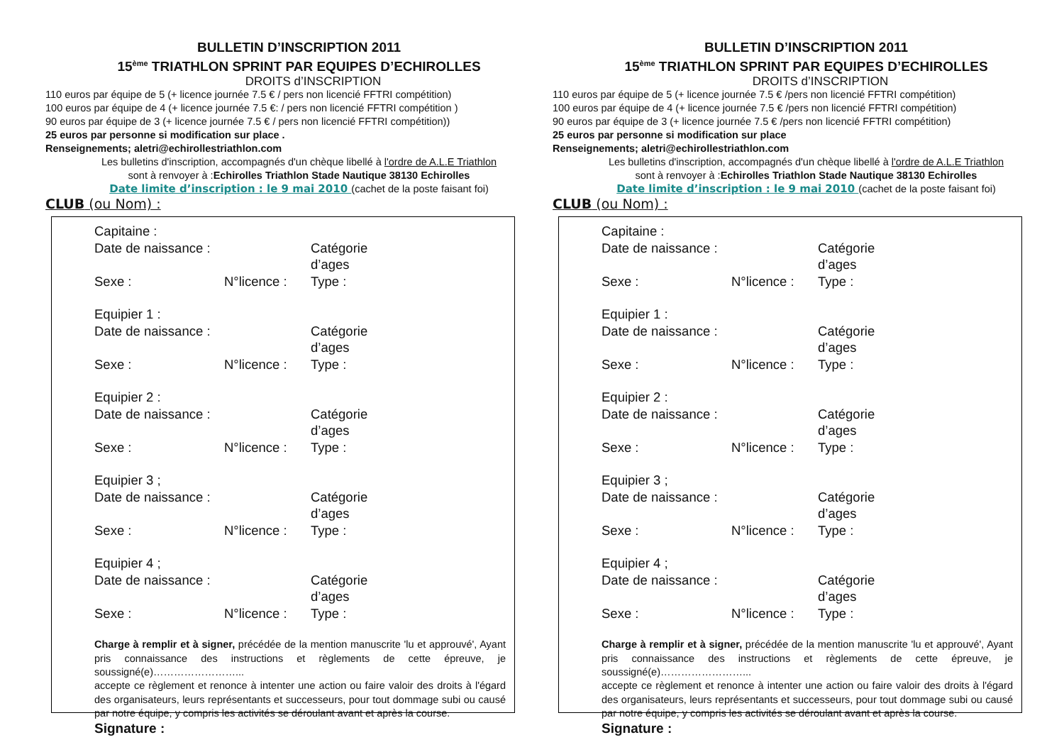BULLETIN D’INSCRIPTION 2011
15<sup>ème</sup> TRIATHLON SPRINT PAR EQUIPES D’ECHIROLLES
DROITS d’INSCRIPTION
110 euros par équipe de 5 (+ licence journée 7.5 € / pers non licencié FFTRI compétition)
100 euros par équipe de 4 (+ licence journée 7.5 €: / pers non licencié FFTRI compétition )
90 euros par équipe de 3 (+ licence journée 7.5 € / pers non licencié FFTRI compétition))
25 euros par personne si modification sur place .
Renseignements; aletri@echirollestriathlon.com
Les bulletins d'inscription, accompagnés d'un chèque libellé à l'ordre de A.L.E Triathlon
sont à renvoyer à :Echirolles Triathlon Stade Nautique 38130 Echirolles
Date limite d’inscription : le 9 mai 2010 (cachet de la poste faisant foi)
CLUB (ou Nom) :
Capitaine :
Date de naissance : Catégorie d’ages
Sexe : N°licence : Type :
Equipier 1 :
Date de naissance : Catégorie d’ages
Sexe : N°licence : Type :
Equipier 2 :
Date de naissance : Catégorie d’ages
Sexe : N°licence : Type :
Equipier 3 ;
Date de naissance : Catégorie d’ages
Sexe : N°licence : Type :
Equipier 4 ;
Date de naissance : Catégorie d’ages
Sexe : N°licence : Type :
Charge à remplir et à signer, précédée de la mention manuscrite 'lu et approuvé', Ayant pris connaissance des instructions et règlements de cette épreuve, je soussigné(e)……………………...
accepte ce règlement et renonce à intenter une action ou faire valoir des droits à l'égard des organisateurs, leurs représentants et successeurs, pour tout dommage subi ou causé par notre équipe, y compris les activités se déroulant avant et après la course.
Signature :
BULLETIN D’INSCRIPTION 2011
15<sup>ème</sup> TRIATHLON SPRINT PAR EQUIPES D’ECHIROLLES
DROITS d’INSCRIPTION
110 euros par équipe de 5 (+ licence journée 7.5 € /pers non licencié FFTRI compétition)
100 euros par équipe de 4 (+ licence journée 7.5 € /pers non licencié FFTRI compétition)
90 euros par équipe de 3 (+ licence journée 7.5 € /pers non licencié FFTRI compétition)
25 euros par personne si modification sur place
Renseignements; aletri@echirollestriathlon.com
Les bulletins d'inscription, accompagnés d'un chèque libellé à l'ordre de A.L.E Triathlon
sont à renvoyer à :Echirolles Triathlon Stade Nautique 38130 Echirolles
Date limite d’inscription : le 9 mai 2010 (cachet de la poste faisant foi)
CLUB (ou Nom) :
Capitaine :
Date de naissance : Catégorie d’ages
Sexe : N°licence : Type :
Equipier 1 :
Date de naissance : Catégorie d’ages
Sexe : N°licence : Type :
Equipier 2 :
Date de naissance : Catégorie d’ages
Sexe : N°licence : Type :
Equipier 3 ;
Date de naissance : Catégorie d’ages
Sexe : N°licence : Type :
Equipier 4 ;
Date de naissance : Catégorie d’ages
Sexe : N°licence : Type :
Charge à remplir et à signer, précédée de la mention manuscrite 'lu et approuvé', Ayant pris connaissance des instructions et règlements de cette épreuve, je soussigné(e)……………………...
accepte ce règlement et renonce à intenter une action ou faire valoir des droits à l'égard des organisateurs, leurs représentants et successeurs, pour tout dommage subi ou causé par notre équipe, y compris les activités se déroulant avant et après la course.
Signature :